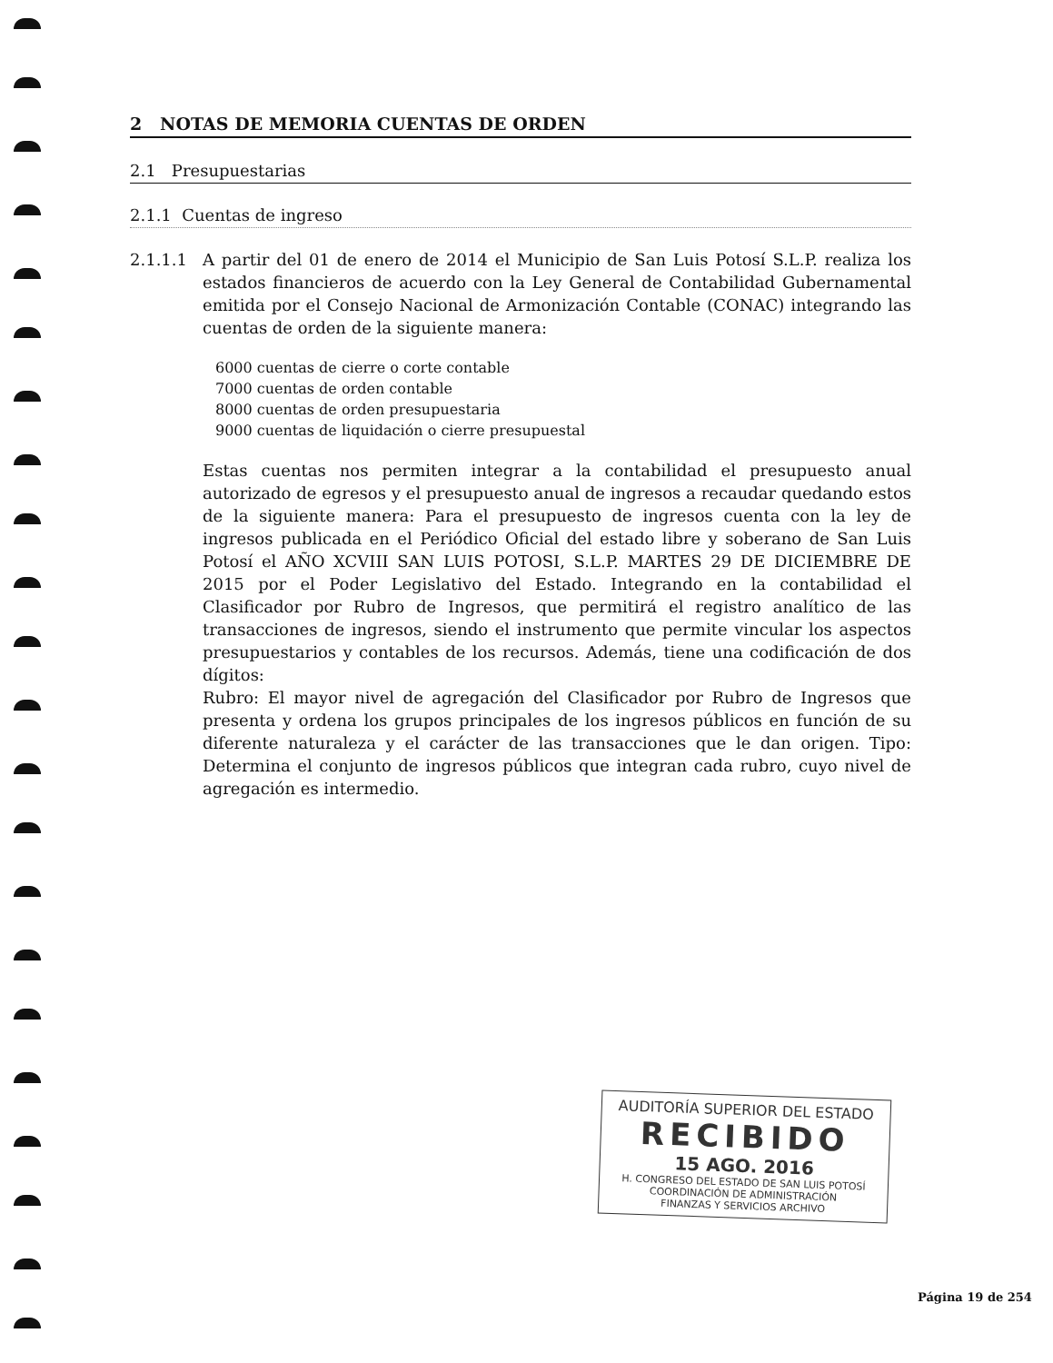2 NOTAS DE MEMORIA CUENTAS DE ORDEN
2.1 Presupuestarias
2.1.1 Cuentas de ingreso
2.1.1.1 A partir del 01 de enero de 2014 el Municipio de San Luis Potosí S.L.P. realiza los estados financieros de acuerdo con la Ley General de Contabilidad Gubernamental emitida por el Consejo Nacional de Armonización Contable (CONAC) integrando las cuentas de orden de la siguiente manera:
6000 cuentas de cierre o corte contable
7000 cuentas de orden contable
8000 cuentas de orden presupuestaria
9000 cuentas de liquidación o cierre presupuestal
Estas cuentas nos permiten integrar a la contabilidad el presupuesto anual autorizado de egresos y el presupuesto anual de ingresos a recaudar quedando estos de la siguiente manera: Para el presupuesto de ingresos cuenta con la ley de ingresos publicada en el Periódico Oficial del estado libre y soberano de San Luis Potosí el AÑO XCVIII SAN LUIS POTOSI, S.L.P. MARTES 29 DE DICIEMBRE DE 2015 por el Poder Legislativo del Estado. Integrando en la contabilidad el Clasificador por Rubro de Ingresos, que permitirá el registro analítico de las transacciones de ingresos, siendo el instrumento que permite vincular los aspectos presupuestarios y contables de los recursos. Además, tiene una codificación de dos dígitos:
Rubro: El mayor nivel de agregación del Clasificador por Rubro de Ingresos que presenta y ordena los grupos principales de los ingresos públicos en función de su diferente naturaleza y el carácter de las transacciones que le dan origen. Tipo: Determina el conjunto de ingresos públicos que integran cada rubro, cuyo nivel de agregación es intermedio.
AUDITORÍA SUPERIOR DEL ESTADO
RECIBIDO
15 AGO. 2016
H. CONGRESO DEL ESTADO DE SAN LUIS POTOSÍ
COORDINACIÓN DE ADMINISTRACIÓN
FINANZAS Y SERVICIOS ARCHIVO
Página 19 de 254